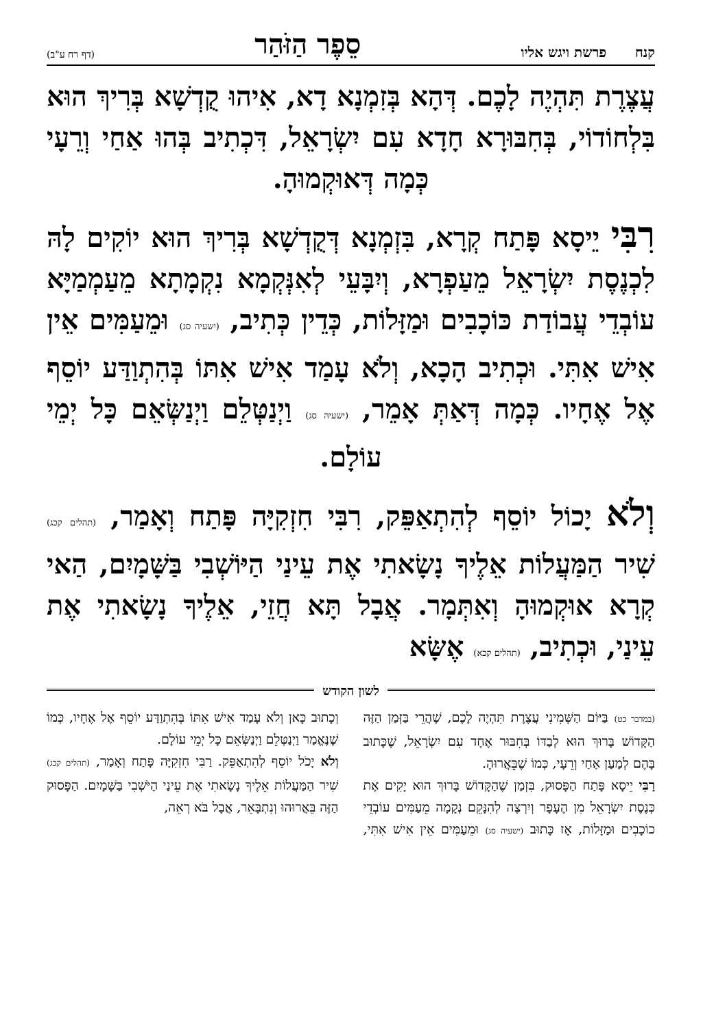קנח פרשת ויגש אליו סֵפֶר הַזֹּהַר (דף רח ע"ב)
עֲצֶרֶת תִּהְיֶה לָכֶם. דְּהָא בְּזִמְנָא דָא, אִיהוּ קֻדְשָׁא בְּרִיךְ הוּא בִּלְחוֹדוֹי, בְּחִבּוּרָא חָדָא עִם יִשְׂרָאֵל, דִּכְתִיב בְּהוּ אַחַי וְרֵעָי כְּמָה דְּאוּקְמוּהָ.
רִבִּי יֵיסָא פָּתַח קְרָא, בִּזְמְנָא דְּקֻדְשָׁא בְּרִיךְ הוּא יוֹקִים לָהּ לִכְנֶסֶת יִשְׂרָאֵל מֵעַפְרָא, וְיִבָּעֵי לְאִנְּקְמָא נִקְמָתָא מֵעַמְמַיָּא עוֹבְדֵי עֲבוֹדַת כּוֹכָבִים וּמַזָּלוֹת, כְּדֵין כְּתִיב, (ישעיה סג) וּמֵעַמִּים אֵין אִישׁ אִתִּי. וּכְתִיב הָכָא, וְלֹא עָמַד אִישׁ אִתּוֹ בְּהִתְוַדַּע יוֹסֵף אֶל אֶחָיו. כְּמָה דְּאַתְּ אָמֵר, (ישעיה סג) וַיְנַטְּלֵם וַיְנַשְּׂאֵם כָּל יְמֵי עוֹלָם.
וְלֹא יָכוֹל יוֹסֵף לְהִתְאַפֵּק, רִבִּי חִזְקִיָּה פָּתַח וְאָמַר, (תהלים קכג) שִׁיר הַמַּעֲלוֹת אֵלֶיךָ נָשָׂאתִי אֶת עֵינַי הַיּוֹשְׁבִי בַּשָּׁמָיִם, הַאי קְרָא אוּקְמוּהָ וְאִתְּמָר. אֲבָל תָּא חֲזֵי, אֵלֶיךָ נָשָׂאתִי אֶת עֵינַי, וּכְתִיב, (תהלים קכא) אֶשָּׂא
לשון הקודש
(במדבר כט) בַּיּוֹם הַשְּׁמִינִי עֲצֶרֶת תִּהְיֶה לָכֶם, שֶׁהֲרֵי בַּזְּמַן הַזֶּה הַקָּדוֹשׁ בָּרוּךְ הוּא לְבַדּוֹ בְּחִבּוּר אֶחָד עִם יִשְׂרָאֵל, שֶׁכָּתוּב בָּהֶם לְמַעַן אַחַי וְרֵעָי, כְּמוֹ שֶׁבֵּאֲרוּהָ.
רַבִּי יֵיסָא פָּתַח הַפָּסוּק, בִּזְמַן שֶׁהַקָּדוֹשׁ בָּרוּךְ הוּא יָקִים אֶת כְּנֶסֶת יִשְׂרָאֵל מִן הֶעָפָר וְיִרְצֶה לְהִנָּקֵם נְקָמָה מֵעַמִּים עוֹבְדֵי כוֹכָבִים וּמַזָּלוֹת, אָז כָּתוּב (ישעיה סג) וּמֵעַמִּים אֵין אִישׁ אִתִּי, וְכָתוּב כָּאן וְלֹא עָמַד אִישׁ אִתּוֹ בְּהִתְוַדַּע יוֹסֵף אֶל אֶחָיו, כְּמוֹ שֶׁנֶּאֱמַר וַיְנַטְּלֵם וַיְנַשְּׂאֵם כָּל יְמֵי עוֹלָם.
וְלֹא יָכֹל יוֹסֵף לְהִתְאַפֵּק. רַבִּי חִזְקִיָּה פָּתַח וְאָמַר, (תהלים קכג) שִׁיר הַמַּעֲלוֹת אֵלֶיךָ נָשָׂאתִי אֶת עֵינַי הַיֹּשְׁבִי בַּשָּׁמָיִם. הַפָּסוּק הַזֶּה בֵּאֲרוּהוּ וְנִתְבָּאֵר, אֲבָל בֹּא רְאֵה,